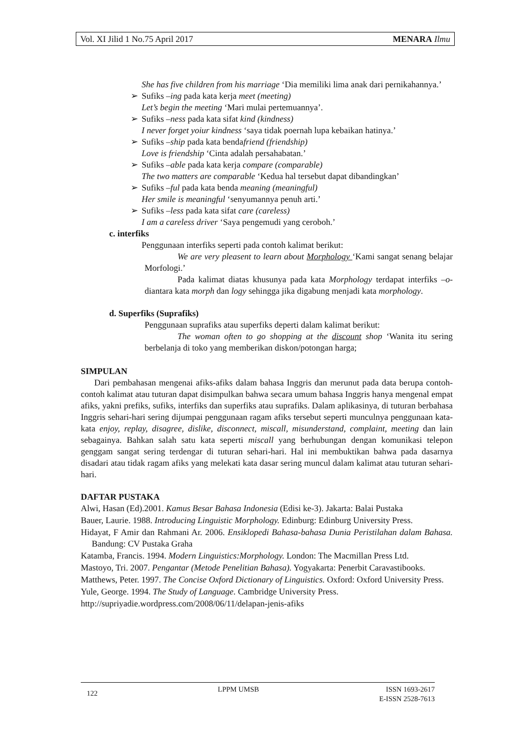Vol. XI Jilid 1 No.75 April 2017 MENARA Ilmu
She has five children from his marriage ‘Dia memiliki lima anak dari pernikahannya.’
➢ Sufiks –ing pada kata kerja meet (meeting)
Let’s begin the meeting ‘Mari mulai pertemuannya’.
➢ Sufiks –ness pada kata sifat kind (kindness)
I never forget yoiur kindness ‘saya tidak poernah lupa kebaikan hatinya.’
➢ Sufiks –ship pada kata bendafriend (friendship)
Love is friendship ‘Cinta adalah persahabatan.’
➢ Sufiks –able pada kata kerja compare (comparable)
The two matters are comparable ‘Kedua hal tersebut dapat dibandingkan’
➢ Sufiks –ful pada kata benda meaning (meaningful)
Her smile is meaningful ‘senyumannya penuh arti.’
➢ Sufiks –less pada kata sifat care (careless)
I am a careless driver ‘Saya pengemudi yang ceroboh.’
c. interfiks
Penggunaan interfiks seperti pada contoh kalimat berikut:
We are very pleasent to learn about Morphology ‘Kami sangat senang belajar Morfologi.’
Pada kalimat diatas khusunya pada kata Morphology terdapat interfiks –o- diantara kata morph dan logy sehingga jika digabung menjadi kata morphology.
d. Superfiks (Suprafiks)
Penggunaan suprafiks atau superfiks deperti dalam kalimat berikut:
The woman often to go shopping at the discount shop ‘Wanita itu sering berbelanja di toko yang memberikan diskon/potongan harga;
SIMPULAN
Dari pembahasan mengenai afiks-afiks dalam bahasa Inggris dan merunut pada data berupa contoh-contoh kalimat atau tuturan dapat disimpulkan bahwa secara umum bahasa Inggris hanya mengenal empat afiks, yakni prefiks, sufiks, interfiks dan superfiks atau suprafiks. Dalam aplikasinya, di tuturan berbahasa Inggris sehari-hari sering dijumpai penggunaan ragam afiks tersebut seperti munculnya penggunaan kata-kata enjoy, replay, disagree, dislike, disconnect, miscall, misunderstand, complaint, meeting dan lain sebagainya. Bahkan salah satu kata seperti miscall yang berhubungan dengan komunikasi telepon genggam sangat sering terdengar di tuturan sehari-hari. Hal ini membuktikan bahwa pada dasarnya disadari atau tidak ragam afiks yang melekati kata dasar sering muncul dalam kalimat atau tuturan sehari-hari.
DAFTAR PUSTAKA
Alwi, Hasan (Ed).2001. Kamus Besar Bahasa Indonesia (Edisi ke-3). Jakarta: Balai Pustaka
Bauer, Laurie. 1988. Introducing Linguistic Morphology. Edinburg: Edinburg University Press.
Hidayat, F Amir dan Rahmani Ar. 2006. Ensiklopedi Bahasa-bahasa Dunia Peristilahan dalam Bahasa. Bandung: CV Pustaka Graha
Katamba, Francis. 1994. Modern Linguistics:Morphology. London: The Macmillan Press Ltd.
Mastoyo, Tri. 2007. Pengantar (Metode Penelitian Bahasa). Yogyakarta: Penerbit Caravastibooks.
Matthews, Peter. 1997. The Concise Oxford Dictionary of Linguistics. Oxford: Oxford University Press.
Yule, George. 1994. The Study of Language. Cambridge University Press.
http://supriyadie.wordpress.com/2008/06/11/delapan-jenis-afiks
122 LPPM UMSB ISSN 1693-2617
E-ISSN 2528-7613